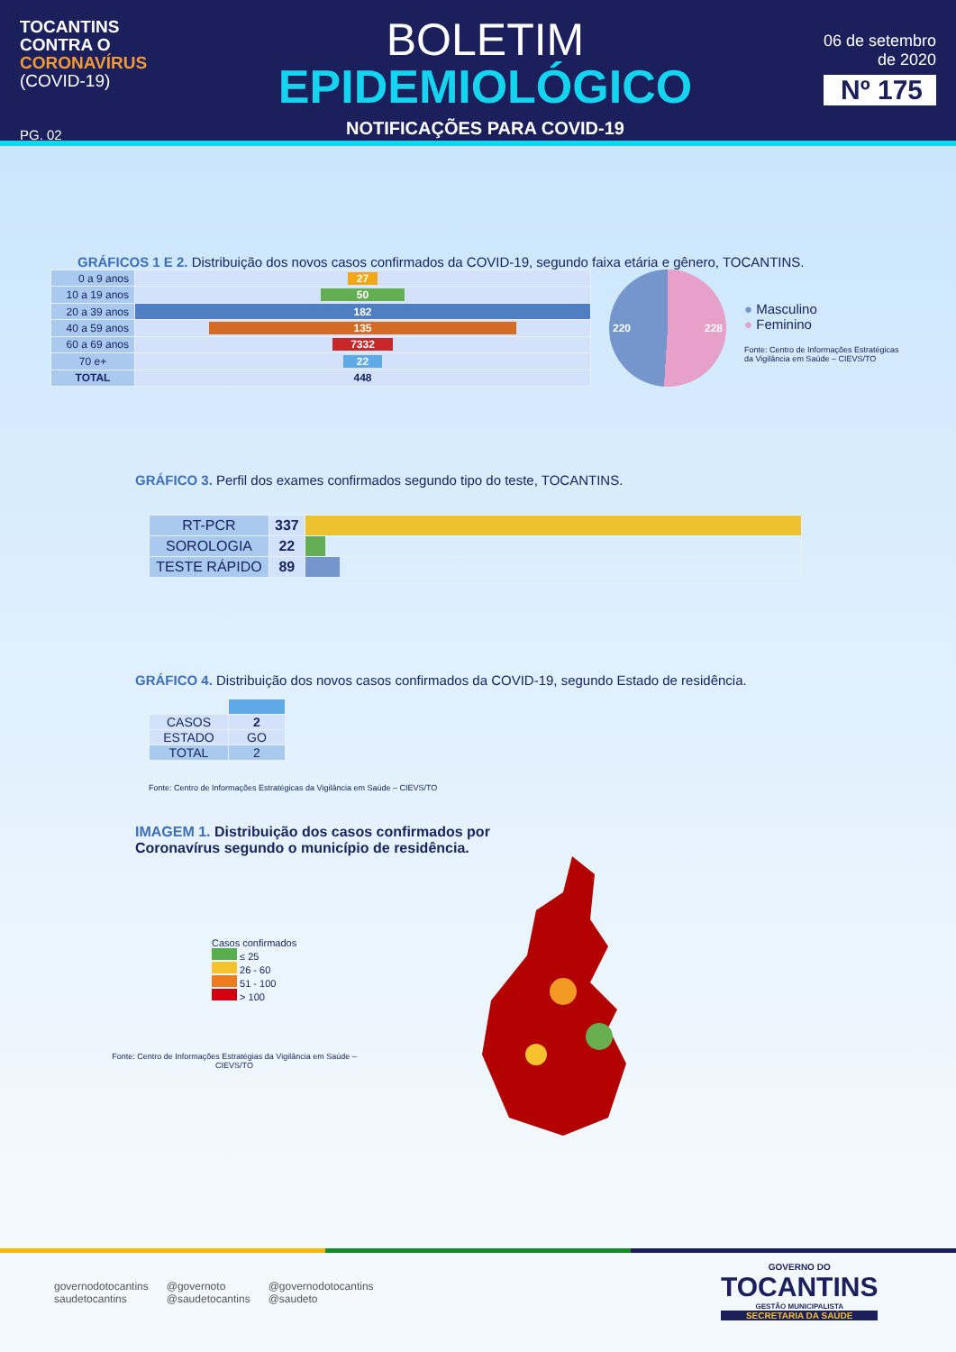TOCANTINS
CONTRA O
CORONAVÍRUS
(COVID-19)
PG. 02
BOLETIM
EPIDEMIOLÓGICO
NOTIFICAÇÕES PARA COVID-19
06 de setembro
de 2020
Nº 175
GRÁFICOS 1 E 2. Distribuição dos novos casos confirmados da COVID-19, segundo faixa etária e gênero, TOCANTINS.
| 0 a 9 anos | 27 |
| 10 a 19 anos | 50 |
| 20 a 39 anos | 182 |
| 40 a 59 anos | 135 |
| 60 a 69 anos | 7332 |
| 70 e+ | 22 |
| TOTAL | 448 |
220 228
● Masculino
● Feminino
Fonte: Centro de Informações Estratégicas
da Vigilância em Saúde – CIEVS/TO
GRÁFICO 3. Perfil dos exames confirmados segundo tipo do teste, TOCANTINS.
| RT-PCR | 337 | |
| SOROLOGIA | 22 | |
| TESTE RÁPIDO | 89 | |
GRÁFICO 4. Distribuição dos novos casos confirmados da COVID-19, segundo Estado de residência.
| CASOS | 2 |
| ESTADO | GO |
| TOTAL | 2 |
Fonte: Centro de Informações Estratégicas da Vigilância em Saúde – CIEVS/TO
IMAGEM 1. Distribuição dos casos confirmados por
Coronavírus segundo o município de residência.
Casos confirmados
≤ 25
26 - 60
51 - 100
> 100
Fonte: Centro de Informações Estratégias da Vigilância em Saúde – CIEVS/TO
governodotocantins
saudetocantins
@governoto
@saudetocantins
@governodotocantins
@saudeto
GOVERNO DO
TOCANTINS
GESTÃO MUNICIPALISTA
SECRETARIA DA SAÚDE